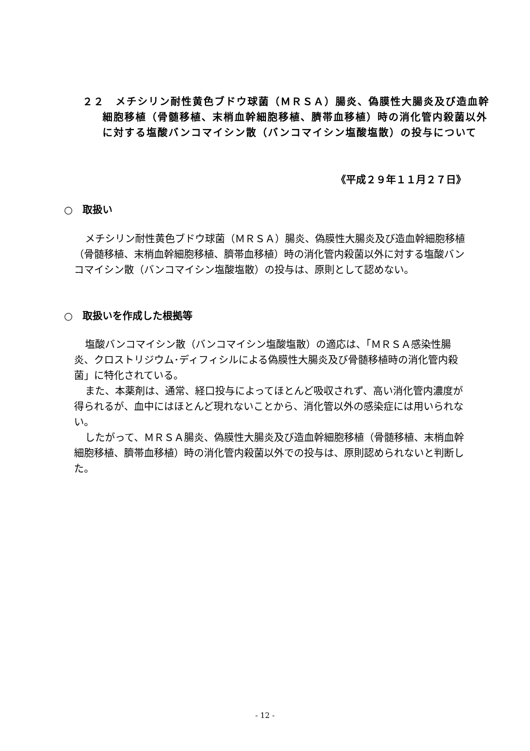２２　メチシリン耐性黄色ブドウ球菌（ＭＲＳＡ）腸炎、偽膜性大腸炎及び造血幹細胞移植（骨髄移植、末梢血幹細胞移植、臍帯血移植）時の消化管内殺菌以外に対する塩酸バンコマイシン散（バンコマイシン塩酸塩散）の投与について
《平成２９年１１月２７日》
○　取扱い
メチシリン耐性黄色ブドウ球菌（ＭＲＳＡ）腸炎、偽膜性大腸炎及び造血幹細胞移植（骨髄移植、末梢血幹細胞移植、臍帯血移植）時の消化管内殺菌以外に対する塩酸バンコマイシン散（バンコマイシン塩酸塩散）の投与は、原則として認めない。
○　取扱いを作成した根拠等
塩酸バンコマイシン散（バンコマイシン塩酸塩散）の適応は、「ＭＲＳＡ感染性腸炎、クロストリジウム･ディフィシルによる偽膜性大腸炎及び骨髄移植時の消化管内殺菌」に特化されている。
また、本薬剤は、通常、経口投与によってほとんど吸収されず、高い消化管内濃度が得られるが、血中にはほとんど現れないことから、消化管以外の感染症には用いられない。
したがって、ＭＲＳＡ腸炎、偽膜性大腸炎及び造血幹細胞移植（骨髄移植、末梢血幹細胞移植、臍帯血移植）時の消化管内殺菌以外での投与は、原則認められないと判断した。
- 12 -